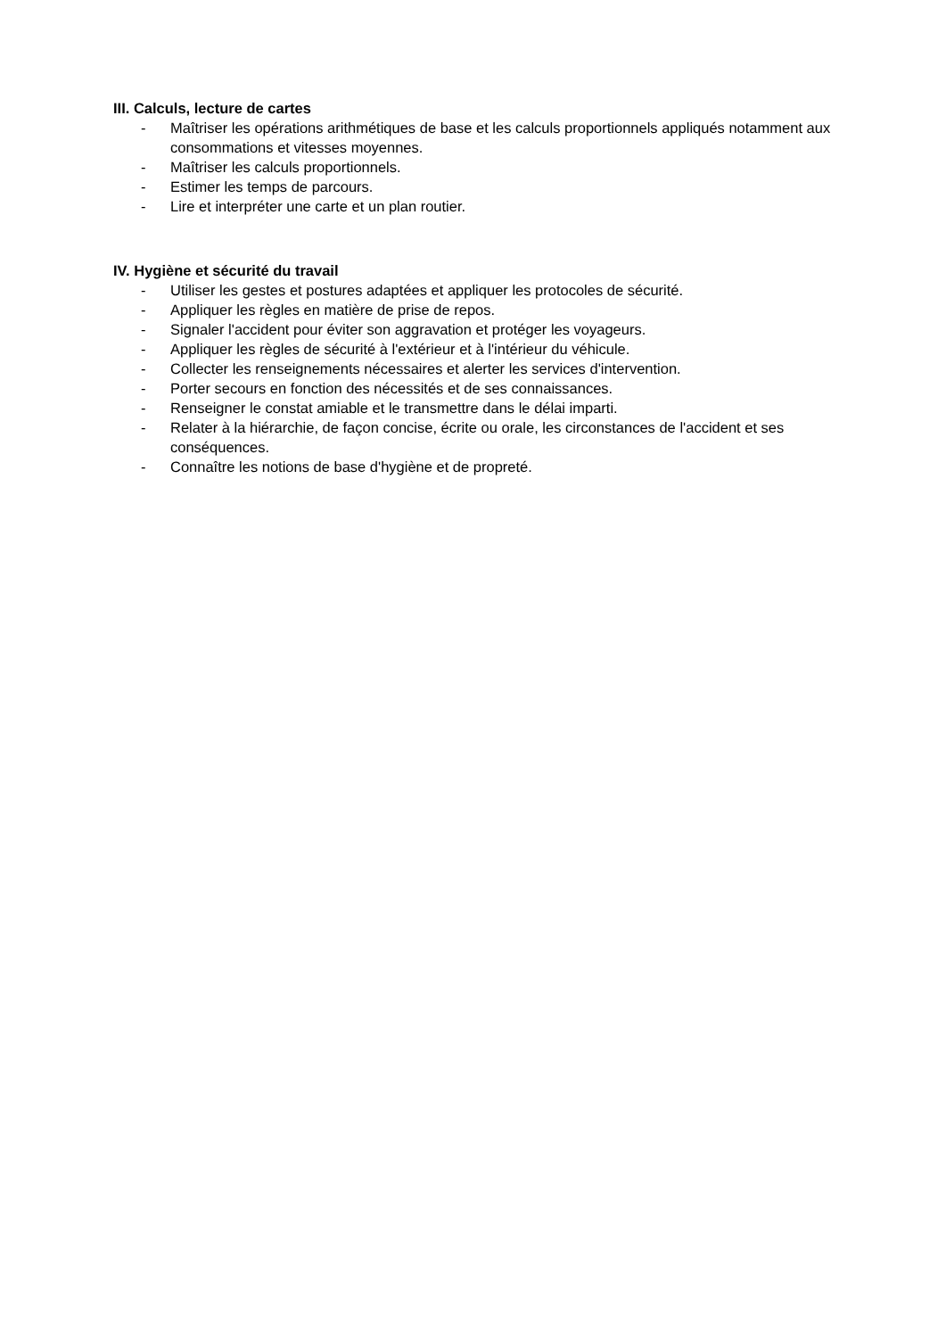III. Calculs, lecture de cartes
- Maîtriser les opérations arithmétiques de base et les calculs proportionnels appliqués notamment aux consommations et vitesses moyennes.
- Maîtriser les calculs proportionnels.
- Estimer les temps de parcours.
- Lire et interpréter une carte et un plan routier.
IV. Hygiène et sécurité du travail
- Utiliser les gestes et postures adaptées et appliquer les protocoles de sécurité.
- Appliquer les règles en matière de prise de repos.
- Signaler l'accident pour éviter son aggravation et protéger les voyageurs.
- Appliquer les règles de sécurité à l'extérieur et à l'intérieur du véhicule.
- Collecter les renseignements nécessaires et alerter les services d'intervention.
- Porter secours en fonction des nécessités et de ses connaissances.
- Renseigner le constat amiable et le transmettre dans le délai imparti.
- Relater à la hiérarchie, de façon concise, écrite ou orale, les circonstances de l'accident et ses conséquences.
- Connaître les notions de base d'hygiène et de propreté.